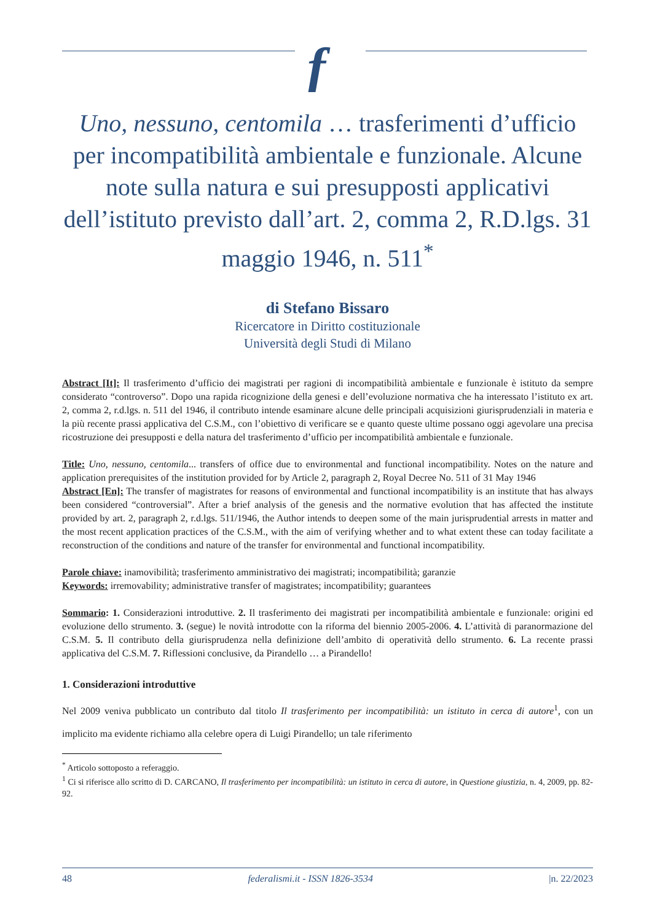f
Uno, nessuno, centomila … trasferimenti d’ufficio per incompatibilità ambientale e funzionale. Alcune note sulla natura e sui presupposti applicativi dell’istituto previsto dall’art. 2, comma 2, R.D.lgs. 31 maggio 1946, n. 511<sup>*</sup>
di Stefano Bissaro
Ricercatore in Diritto costituzionale
Università degli Studi di Milano
Abstract [It]: Il trasferimento d’ufficio dei magistrati per ragioni di incompatibilità ambientale e funzionale è istituto da sempre considerato “controverso”. Dopo una rapida ricognizione della genesi e dell’evoluzione normativa che ha interessato l’istituto ex art. 2, comma 2, r.d.lgs. n. 511 del 1946, il contributo intende esaminare alcune delle principali acquisizioni giurisprudenziali in materia e la più recente prassi applicativa del C.S.M., con l’obiettivo di verificare se e quanto queste ultime possano oggi agevolare una precisa ricostruzione dei presupposti e della natura del trasferimento d’ufficio per incompatibilità ambientale e funzionale.
Title: Uno, nessuno, centomila... transfers of office due to environmental and functional incompatibility. Notes on the nature and application prerequisites of the institution provided for by Article 2, paragraph 2, Royal Decree No. 511 of 31 May 1946
Abstract [En]: The transfer of magistrates for reasons of environmental and functional incompatibility is an institute that has always been considered “controversial”. After a brief analysis of the genesis and the normative evolution that has affected the institute provided by art. 2, paragraph 2, r.d.lgs. 511/1946, the Author intends to deepen some of the main jurisprudential arrests in matter and the most recent application practices of the C.S.M., with the aim of verifying whether and to what extent these can today facilitate a reconstruction of the conditions and nature of the transfer for environmental and functional incompatibility.
Parole chiave: inamovibilità; trasferimento amministrativo dei magistrati; incompatibilità; garanzie
Keywords: irremovability; administrative transfer of magistrates; incompatibility; guarantees
Sommario: 1. Considerazioni introduttive. 2. Il trasferimento dei magistrati per incompatibilità ambientale e funzionale: origini ed evoluzione dello strumento. 3. (segue) le novità introdotte con la riforma del biennio 2005-2006. 4. L’attività di paranormazione del C.S.M. 5. Il contributo della giurisprudenza nella definizione dell’ambito di operatività dello strumento. 6. La recente prassi applicativa del C.S.M. 7. Riflessioni conclusive, da Pirandello … a Pirandello!
1. Considerazioni introduttive
Nel 2009 veniva pubblicato un contributo dal titolo Il trasferimento per incompatibilità: un istituto in cerca di autore<sup>1</sup>, con un implicito ma evidente richiamo alla celebre opera di Luigi Pirandello; un tale riferimento
<sup>*</sup> Articolo sottoposto a referaggio.
<sup>1</sup> Ci si riferisce allo scritto di D. CARCANO, Il trasferimento per incompatibilità: un istituto in cerca di autore, in Questione giustizia, n. 4, 2009, pp. 82-92.
48 federalismi.it - ISSN 1826-3534 |n. 22/2023